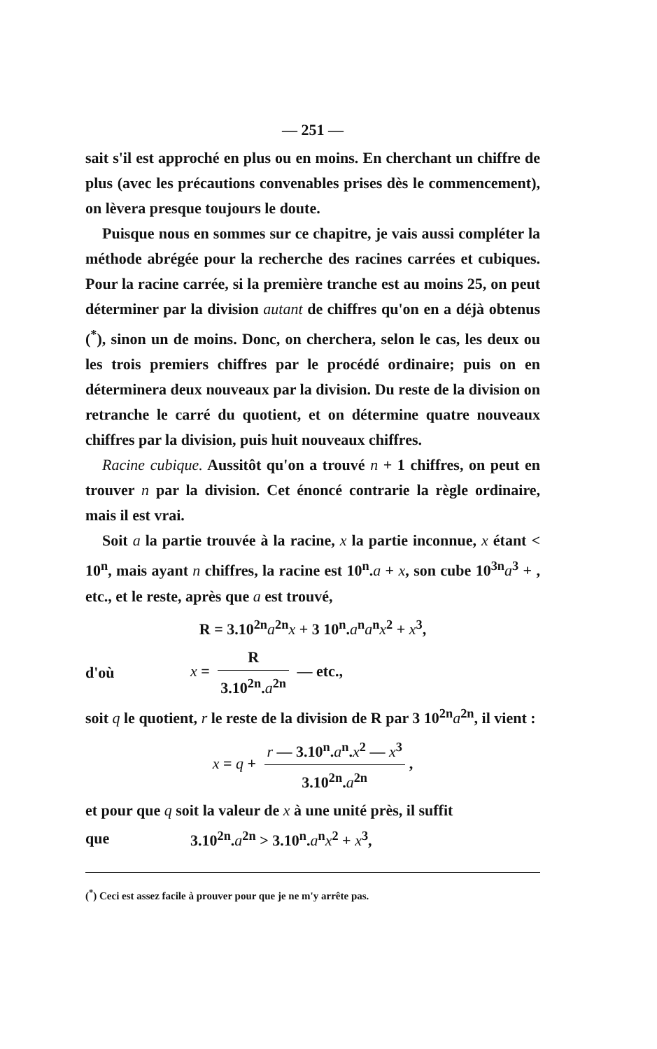— 251 —
sait s'il est approché en plus ou en moins. En cherchant un chiffre de plus (avec les précautions convenables prises dès le commencement), on lèvera presque toujours le doute.
Puisque nous en sommes sur ce chapitre, je vais aussi compléter la méthode abrégée pour la recherche des racines carrées et cubiques. Pour la racine carrée, si la première tranche est au moins 25, on peut déterminer par la division autant de chiffres qu'on en a déjà obtenus (<sup>*</sup>), sinon un de moins. Donc, on cherchera, selon le cas, les deux ou les trois premiers chiffres par le procédé ordinaire; puis on en déterminera deux nouveaux par la division. Du reste de la division on retranche le carré du quotient, et on détermine quatre nouveaux chiffres par la division, puis huit nouveaux chiffres.
Racine cubique. Aussitôt qu'on a trouvé n + 1 chiffres, on peut en trouver n par la division. Cet énoncé contrarie la règle ordinaire, mais il est vrai.
Soit a la partie trouvée à la racine, x la partie inconnue, x étant < 10<sup>n</sup>, mais ayant n chiffres, la racine est 10<sup>n</sup>.a + x, son cube 10<sup>3n</sup>a<sup>3</sup> + , etc., et le reste, après que a est trouvé,
R = 3.10<sup>2n</sup>a<sup>2n</sup>x + 3 10<sup>n</sup>.a<sup>n</sup>a<sup>n</sup>x<sup>2</sup> + x<sup>3</sup>,
d'où x = R 3.10<sup>2n</sup>.a<sup>2n</sup> — etc.,
soit q le quotient, r le reste de la division de R par 3 10<sup>2n</sup>a<sup>2n</sup>, il vient :
x = q + r — 3.10<sup>n</sup>.a<sup>n</sup>.x<sup>2</sup> — x<sup>3</sup> 3.10<sup>2n</sup>.a<sup>2n</sup>,
et pour que q soit la valeur de x à une unité près, il suffit
que 3.10<sup>2n</sup>.a<sup>2n</sup> > 3.10<sup>n</sup>.a<sup>n</sup>x<sup>2</sup> + x<sup>3</sup>,
(<sup>*</sup>) Ceci est assez facile à prouver pour que je ne m'y arrête pas.